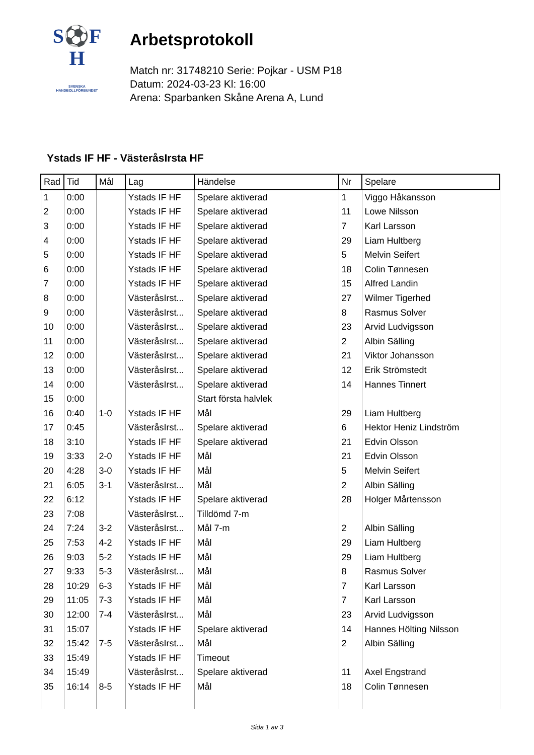S⚽F
H
SVENSKA
HANDBOLLFÖRBUNDET
Arbetsprotokoll
Match nr: 31748210 Serie: Pojkar - USM P18
Datum: 2024-03-23 Kl: 16:00
Arena: Sparbanken Skåne Arena A, Lund
Ystads IF HF - VästeråsIrsta HF
| Rad | Tid | Mål | Lag | Händelse | Nr | Spelare |
| --- | --- | --- | --- | --- | --- | --- |
| 1 | 0:00 | | Ystads IF HF | Spelare aktiverad | 1 | Viggo Håkansson |
| 2 | 0:00 | | Ystads IF HF | Spelare aktiverad | 11 | Lowe Nilsson |
| 3 | 0:00 | | Ystads IF HF | Spelare aktiverad | 7 | Karl Larsson |
| 4 | 0:00 | | Ystads IF HF | Spelare aktiverad | 29 | Liam Hultberg |
| 5 | 0:00 | | Ystads IF HF | Spelare aktiverad | 5 | Melvin Seifert |
| 6 | 0:00 | | Ystads IF HF | Spelare aktiverad | 18 | Colin Tønnesen |
| 7 | 0:00 | | Ystads IF HF | Spelare aktiverad | 15 | Alfred Landin |
| 8 | 0:00 | | VästeråsIrst... | Spelare aktiverad | 27 | Wilmer Tigerhed |
| 9 | 0:00 | | VästeråsIrst... | Spelare aktiverad | 8 | Rasmus Solver |
| 10 | 0:00 | | VästeråsIrst... | Spelare aktiverad | 23 | Arvid Ludvigsson |
| 11 | 0:00 | | VästeråsIrst... | Spelare aktiverad | 2 | Albin Sälling |
| 12 | 0:00 | | VästeråsIrst... | Spelare aktiverad | 21 | Viktor Johansson |
| 13 | 0:00 | | VästeråsIrst... | Spelare aktiverad | 12 | Erik Strömstedt |
| 14 | 0:00 | | VästeråsIrst... | Spelare aktiverad | 14 | Hannes Tinnert |
| 15 | 0:00 | | | Start första halvlek | | |
| 16 | 0:40 | 1-0 | Ystads IF HF | Mål | 29 | Liam Hultberg |
| 17 | 0:45 | | VästeråsIrst... | Spelare aktiverad | 6 | Hektor Heniz Lindström |
| 18 | 3:10 | | Ystads IF HF | Spelare aktiverad | 21 | Edvin Olsson |
| 19 | 3:33 | 2-0 | Ystads IF HF | Mål | 21 | Edvin Olsson |
| 20 | 4:28 | 3-0 | Ystads IF HF | Mål | 5 | Melvin Seifert |
| 21 | 6:05 | 3-1 | VästeråsIrst... | Mål | 2 | Albin Sälling |
| 22 | 6:12 | | Ystads IF HF | Spelare aktiverad | 28 | Holger Mårtensson |
| 23 | 7:08 | | VästeråsIrst... | Tilldömd 7-m | | |
| 24 | 7:24 | 3-2 | VästeråsIrst... | Mål 7-m | 2 | Albin Sälling |
| 25 | 7:53 | 4-2 | Ystads IF HF | Mål | 29 | Liam Hultberg |
| 26 | 9:03 | 5-2 | Ystads IF HF | Mål | 29 | Liam Hultberg |
| 27 | 9:33 | 5-3 | VästeråsIrst... | Mål | 8 | Rasmus Solver |
| 28 | 10:29 | 6-3 | Ystads IF HF | Mål | 7 | Karl Larsson |
| 29 | 11:05 | 7-3 | Ystads IF HF | Mål | 7 | Karl Larsson |
| 30 | 12:00 | 7-4 | VästeråsIrst... | Mål | 23 | Arvid Ludvigsson |
| 31 | 15:07 | | Ystads IF HF | Spelare aktiverad | 14 | Hannes Hölting Nilsson |
| 32 | 15:42 | 7-5 | VästeråsIrst... | Mål | 2 | Albin Sälling |
| 33 | 15:49 | | Ystads IF HF | Timeout | | |
| 34 | 15:49 | | VästeråsIrst... | Spelare aktiverad | 11 | Axel Engstrand |
| 35 | 16:14 | 8-5 | Ystads IF HF | Mål | 18 | Colin Tønnesen |
Sida 1 av 3